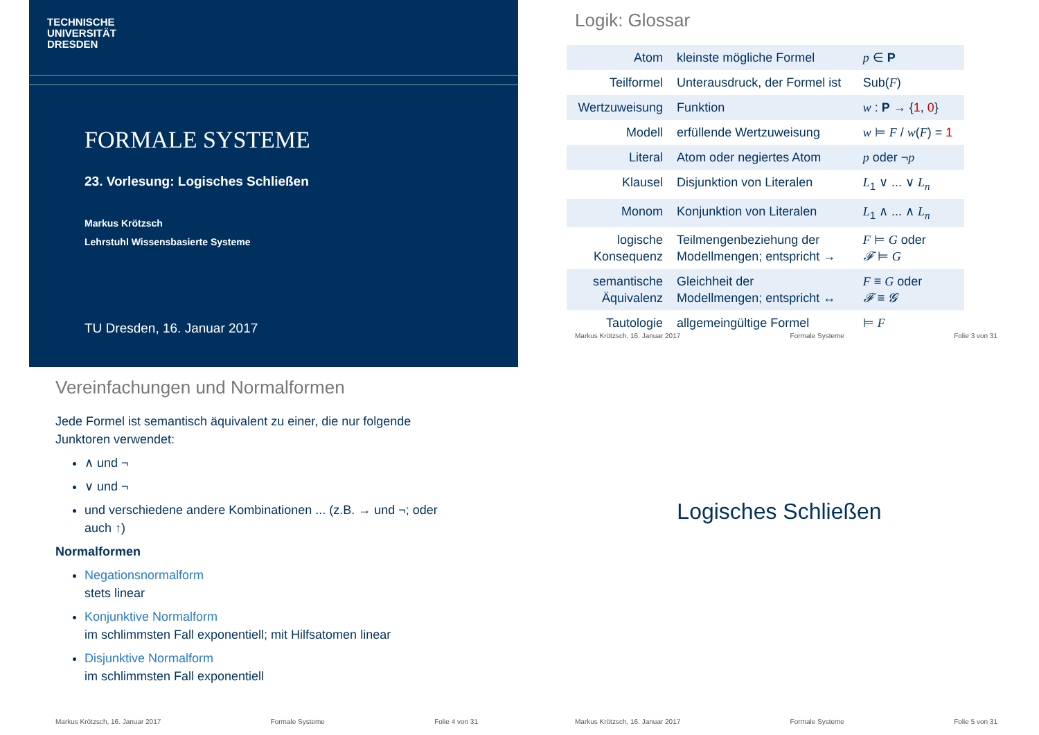TECHNISCHE
UNIVERSITÄT
DRESDEN
FORMALE SYSTEME
23. Vorlesung: Logisches Schließen
Markus Krötzsch
Lehrstuhl Wissensbasierte Systeme
TU Dresden, 16. Januar 2017
Logik: Glossar
| Atom | kleinste mögliche Formel | p ∈ P |
| Teilformel | Unterausdruck, der Formel ist | Sub( F ) |
| Wertzuweisung | Funktion | w : P → { 1 , 0 } |
| Modell | erfüllende Wertzuweisung | w ⊨ F / w ( F ) = 1 |
| Literal | Atom oder negiertes Atom | p oder ¬ p |
| Klausel | Disjunktion von Literalen | L<sub>1</sub> ∨ ... ∨ L<sub>n</sub> |
| Monom | Konjunktion von Literalen | L<sub>1</sub> ∧ ... ∧ L<sub>n</sub> |
| logische Konsequenz | Teilmengenbeziehung der Modellmengen; entspricht → | F ⊨ G oder 𝓕 ⊨ G |
| semantische Äquivalenz | Gleichheit der Modellmengen; entspricht ↔ | F ≡ G oder 𝓕 ≡ 𝓖 |
| Tautologie | allgemeingültige Formel | ⊨ F |
Markus Krötzsch, 16. Januar 2017 Formale Systeme Folie 3 von 31
Vereinfachungen und Normalformen
Jede Formel ist semantisch äquivalent zu einer, die nur folgende Junktoren verwendet:
∧ und ¬
∨ und ¬
und verschiedene andere Kombinationen ... (z.B. → und ¬; oder auch ↑)
Normalformen
Negationsnormalform
stets linear
Konjunktive Normalform
im schlimmsten Fall exponentiell; mit Hilfsatomen linear
Disjunktive Normalform
im schlimmsten Fall exponentiell
Markus Krötzsch, 16. Januar 2017 Formale Systeme Folie 4 von 31
Logisches Schließen
Markus Krötzsch, 16. Januar 2017 Formale Systeme Folie 5 von 31